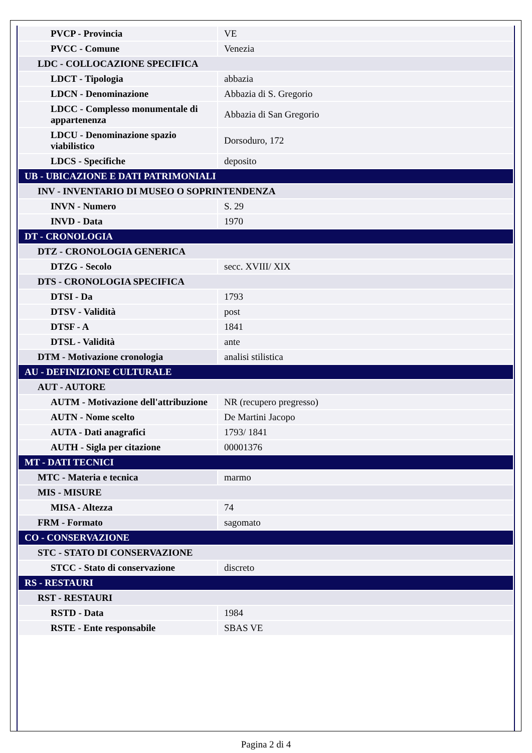| PVCP - Provincia | VE |
| PVCC - Comune | Venezia |
| LDC - COLLOCAZIONE SPECIFICA | |
| LDCT - Tipologia | abbazia |
| LDCN - Denominazione | Abbazia di S. Gregorio |
| LDCC - Complesso monumentale di appartenenza | Abbazia di San Gregorio |
| LDCU - Denominazione spazio viabilistico | Dorsoduro, 172 |
| LDCS - Specifiche | deposito |
| UB - UBICAZIONE E DATI PATRIMONIALI | |
| INV - INVENTARIO DI MUSEO O SOPRINTENDENZA | |
| INVN - Numero | S. 29 |
| INVD - Data | 1970 |
| DT - CRONOLOGIA | |
| DTZ - CRONOLOGIA GENERICA | |
| DTZG - Secolo | secc. XVIII/ XIX |
| DTS - CRONOLOGIA SPECIFICA | |
| DTSI - Da | 1793 |
| DTSV - Validità | post |
| DTSF - A | 1841 |
| DTSL - Validità | ante |
| DTM - Motivazione cronologia | analisi stilistica |
| AU - DEFINIZIONE CULTURALE | |
| AUT - AUTORE | |
| AUTM - Motivazione dell'attribuzione | NR (recupero pregresso) |
| AUTN - Nome scelto | De Martini Jacopo |
| AUTA - Dati anagrafici | 1793/ 1841 |
| AUTH - Sigla per citazione | 00001376 |
| MT - DATI TECNICI | |
| MTC - Materia e tecnica | marmo |
| MIS - MISURE | |
| MISA - Altezza | 74 |
| FRM - Formato | sagomato |
| CO - CONSERVAZIONE | |
| STC - STATO DI CONSERVAZIONE | |
| STCC - Stato di conservazione | discreto |
| RS - RESTAURI | |
| RST - RESTAURI | |
| RSTD - Data | 1984 |
| RSTE - Ente responsabile | SBAS VE |
Pagina 2 di 4